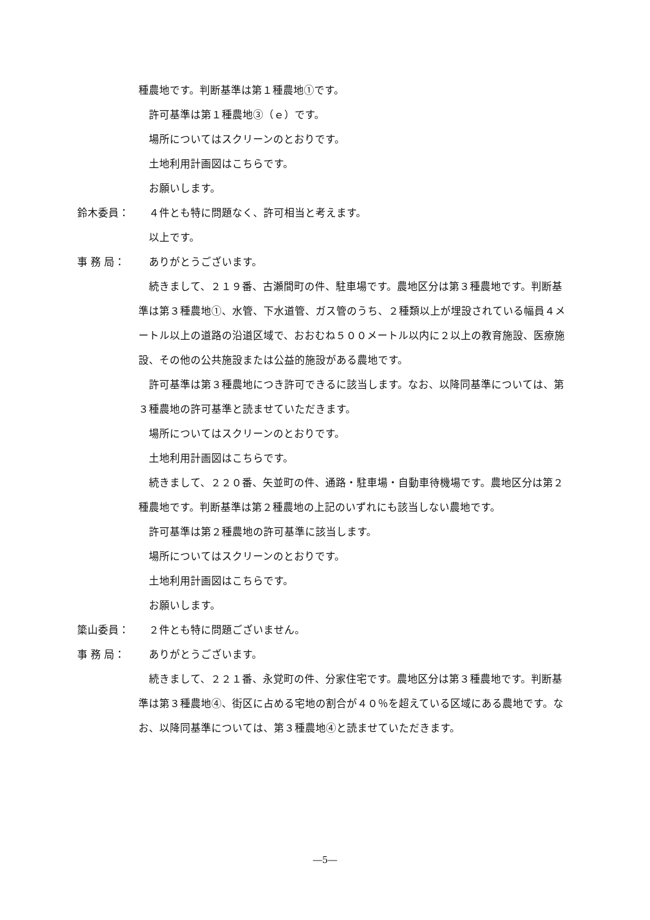種農地です。判断基準は第１種農地①です。
許可基準は第１種農地③（ｅ）です。
場所についてはスクリーンのとおりです。
土地利用計画図はこちらです。
お願いします。
鈴木委員： ４件とも特に問題なく、許可相当と考えます。
以上です。
事 務 局： ありがとうございます。
続きまして、２１９番、古瀬間町の件、駐車場です。農地区分は第３種農地です。判断基準は第３種農地①、水管、下水道管、ガス管のうち、２種類以上が埋設されている幅員４メートル以上の道路の沿道区域で、おおむね５００メートル以内に２以上の教育施設、医療施設、その他の公共施設または公益的施設がある農地です。
許可基準は第３種農地につき許可できるに該当します。なお、以降同基準については、第３種農地の許可基準と読ませていただきます。
場所についてはスクリーンのとおりです。
土地利用計画図はこちらです。
続きまして、２２０番、矢並町の件、通路・駐車場・自動車待機場です。農地区分は第２種農地です。判断基準は第２種農地の上記のいずれにも該当しない農地です。
許可基準は第２種農地の許可基準に該当します。
場所についてはスクリーンのとおりです。
土地利用計画図はこちらです。
お願いします。
簗山委員： ２件とも特に問題ございません。
事 務 局： ありがとうございます。
続きまして、２２１番、永覚町の件、分家住宅です。農地区分は第３種農地です。判断基準は第３種農地④、街区に占める宅地の割合が４０％を超えている区域にある農地です。なお、以降同基準については、第３種農地④と読ませていただきます。
―5―